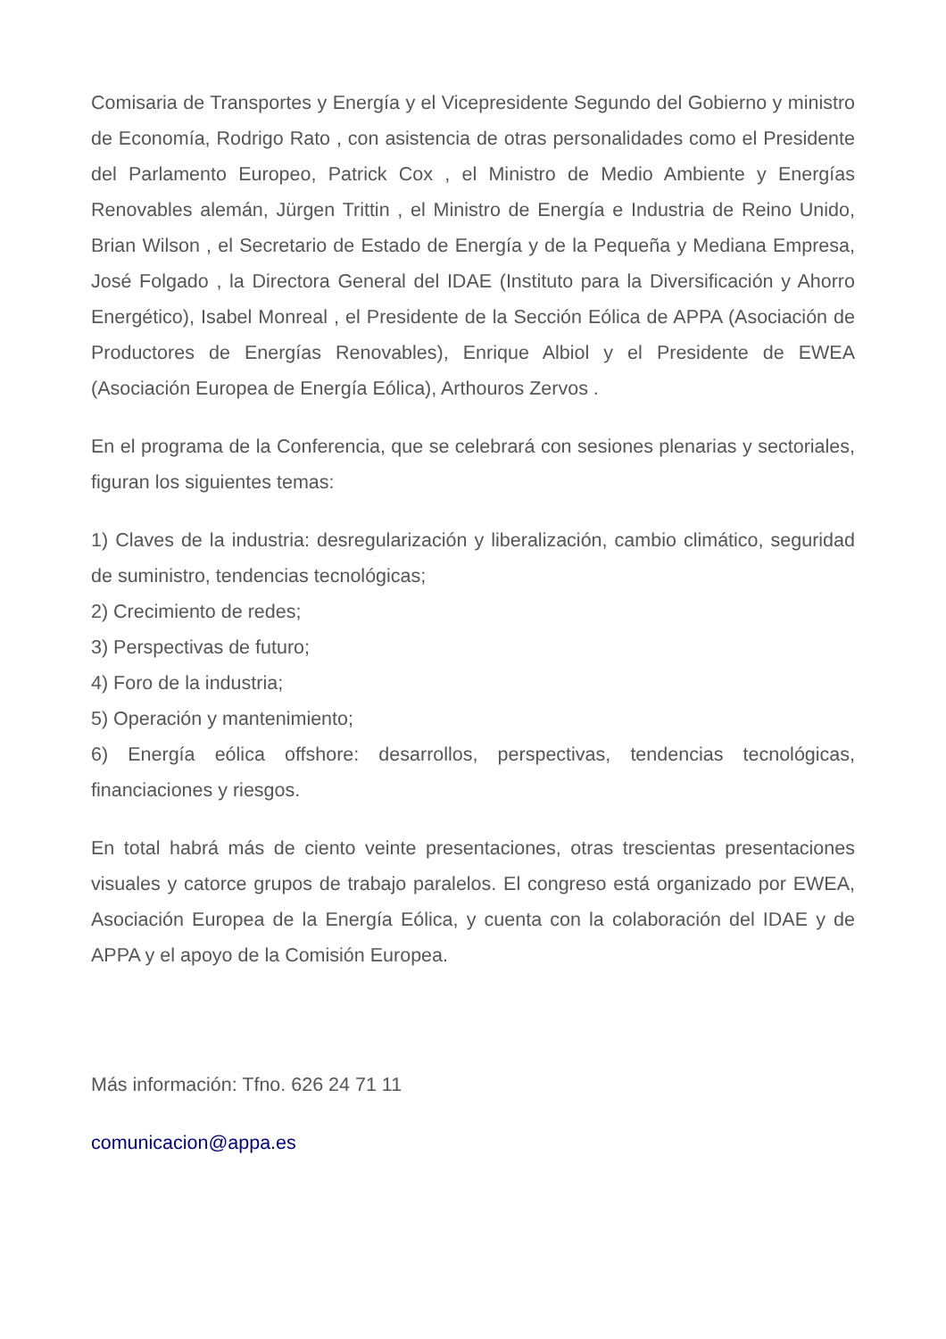Comisaria de Transportes y Energía y el Vicepresidente Segundo del Gobierno y ministro de Economía, Rodrigo Rato , con asistencia de otras personalidades como el Presidente del Parlamento Europeo, Patrick Cox , el Ministro de Medio Ambiente y Energías Renovables alemán, Jürgen Trittin , el Ministro de Energía e Industria de Reino Unido, Brian Wilson , el Secretario de Estado de Energía y de la Pequeña y Mediana Empresa, José Folgado , la Directora General del IDAE (Instituto para la Diversificación y Ahorro Energético), Isabel Monreal , el Presidente de la Sección Eólica de APPA (Asociación de Productores de Energías Renovables), Enrique Albiol y el Presidente de EWEA (Asociación Europea de Energía Eólica), Arthouros Zervos .
En el programa de la Conferencia, que se celebrará con sesiones plenarias y sectoriales, figuran los siguientes temas:
1) Claves de la industria: desregularización y liberalización, cambio climático, seguridad de suministro, tendencias tecnológicas;
2) Crecimiento de redes;
3) Perspectivas de futuro;
4) Foro de la industria;
5) Operación y mantenimiento;
6) Energía eólica offshore: desarrollos, perspectivas, tendencias tecnológicas, financiaciones y riesgos.
En total habrá más de ciento veinte presentaciones, otras trescientas presentaciones visuales y catorce grupos de trabajo paralelos. El congreso está organizado por EWEA, Asociación Europea de la Energía Eólica, y cuenta con la colaboración del IDAE y de APPA y el apoyo de la Comisión Europea.
Más información: Tfno. 626 24 71 11
comunicacion@appa.es